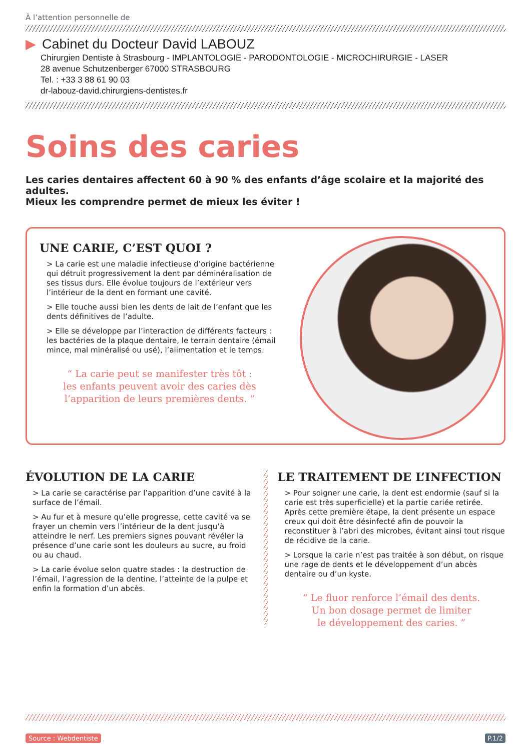À l’attention personnelle de
▶ Cabinet du Docteur David LABOUZ
Chirurgien Dentiste à Strasbourg - IMPLANTOLOGIE - PARODONTOLOGIE - MICROCHIRURGIE - LASER
28 avenue Schutzenberger 67000 STRASBOURG
Tel. : +33 3 88 61 90 03
dr-labouz-david.chirurgiens-dentistes.fr
Soins des caries
Les caries dentaires affectent 60 à 90 % des enfants d’âge scolaire et la majorité des adultes.
Mieux les comprendre permet de mieux les éviter !
UNE CARIE, C’EST QUOI ?
> La carie est une maladie infectieuse d’origine bactérienne qui détruit progressivement la dent par déminéralisation de ses tissus durs. Elle évolue toujours de l’extérieur vers l’intérieur de la dent en formant une cavité.
> Elle touche aussi bien les dents de lait de l’enfant que les dents définitives de l’adulte.
> Elle se développe par l’interaction de différents facteurs : les bactéries de la plaque dentaire, le terrain dentaire (émail mince, mal minéralisé ou usé), l’alimentation et le temps.
“ La carie peut se manifester très tôt :
les enfants peuvent avoir des caries dès
l’apparition de leurs premières dents. ”
ÉVOLUTION DE LA CARIE
> La carie se caractérise par l’apparition d’une cavité à la surface de l’émail.
> Au fur et à mesure qu’elle progresse, cette cavité va se frayer un chemin vers l’intérieur de la dent jusqu’à atteindre le nerf. Les premiers signes pouvant révéler la présence d’une carie sont les douleurs au sucre, au froid ou au chaud.
> La carie évolue selon quatre stades : la destruction de l’émail, l’agression de la dentine, l’atteinte de la pulpe et enfin la formation d’un abcès.
LE TRAITEMENT DE L’INFECTION
> Pour soigner une carie, la dent est endormie (sauf si la carie est très superficielle) et la partie cariée retirée. Après cette première étape, la dent présente un espace creux qui doit être désinfecté afin de pouvoir la reconstituer à l’abri des microbes, évitant ainsi tout risque de récidive de la carie.
> Lorsque la carie n’est pas traitée à son début, on risque une rage de dents et le développement d’un abcès dentaire ou d’un kyste.
“ Le fluor renforce l’émail des dents.
Un bon dosage permet de limiter
le développement des caries. ”
Source : Webdentiste P.1/2